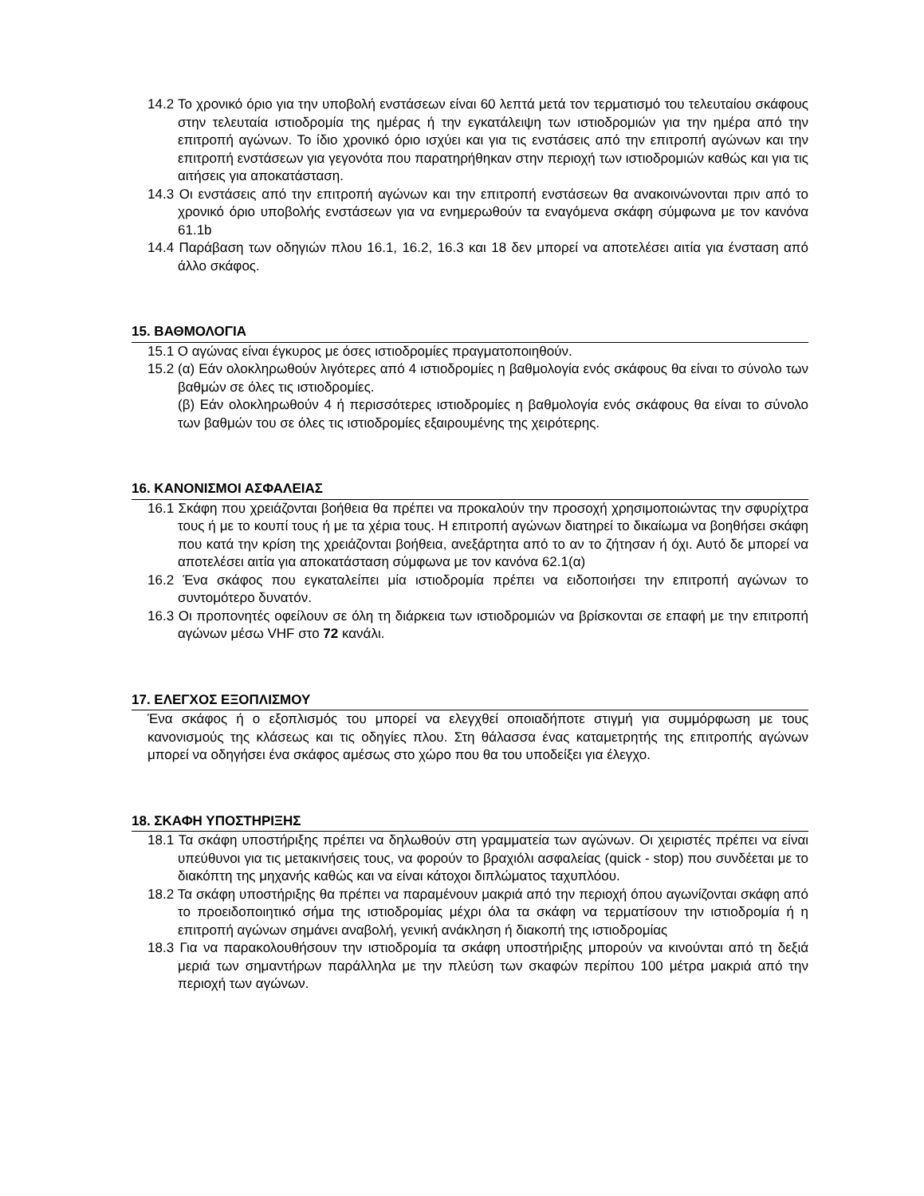14.2 Το χρονικό όριο για την υποβολή ενστάσεων είναι 60 λεπτά μετά τον τερματισμό του τελευταίου σκάφους στην τελευταία ιστιοδρομία της ημέρας ή την εγκατάλειψη των ιστιοδρομιών για την ημέρα από την επιτροπή αγώνων. Το ίδιο χρονικό όριο ισχύει και για τις ενστάσεις από την επιτροπή αγώνων και την επιτροπή ενστάσεων για γεγονότα που παρατηρήθηκαν στην περιοχή των ιστιοδρομιών καθώς και για τις αιτήσεις για αποκατάσταση.
14.3 Οι ενστάσεις από την επιτροπή αγώνων και την επιτροπή ενστάσεων θα ανακοινώνονται πριν από το χρονικό όριο υποβολής ενστάσεων για να ενημερωθούν τα εναγόμενα σκάφη σύμφωνα με τον κανόνα 61.1b
14.4 Παράβαση των οδηγιών πλου 16.1, 16.2, 16.3 και 18 δεν μπορεί να αποτελέσει αιτία για ένσταση από άλλο σκάφος.
15. ΒΑΘΜΟΛΟΓΙΑ
15.1 Ο αγώνας είναι έγκυρος με όσες ιστιοδρομίες πραγματοποιηθούν.
15.2 (α) Εάν ολοκληρωθούν λιγότερες από 4 ιστιοδρομίες η βαθμολογία ενός σκάφους θα είναι το σύνολο των βαθμών σε όλες τις ιστιοδρομίες.
(β) Εάν ολοκληρωθούν 4 ή περισσότερες ιστιοδρομίες η βαθμολογία ενός σκάφους θα είναι το σύνολο των βαθμών του σε όλες τις ιστιοδρομίες εξαιρουμένης της χειρότερης.
16. ΚΑΝΟΝΙΣΜΟΙ ΑΣΦΑΛΕΙΑΣ
16.1 Σκάφη που χρειάζονται βοήθεια θα πρέπει να προκαλούν την προσοχή χρησιμοποιώντας την σφυρίχτρα τους ή με το κουπί τους ή με τα χέρια τους. Η επιτροπή αγώνων διατηρεί το δικαίωμα να βοηθήσει σκάφη που κατά την κρίση της χρειάζονται βοήθεια, ανεξάρτητα από το αν το ζήτησαν ή όχι. Αυτό δε μπορεί να αποτελέσει αιτία για αποκατάσταση σύμφωνα με τον κανόνα 62.1(α)
16.2 Ένα σκάφος που εγκαταλείπει μία ιστιοδρομία πρέπει να ειδοποιήσει την επιτροπή αγώνων το συντομότερο δυνατόν.
16.3 Οι προπονητές οφείλουν σε όλη τη διάρκεια των ιστιοδρομιών να βρίσκονται σε επαφή με την επιτροπή αγώνων μέσω VHF στο 72 κανάλι.
17. ΕΛΕΓΧΟΣ ΕΞΟΠΛΙΣΜΟΥ
Ένα σκάφος ή ο εξοπλισμός του μπορεί να ελεγχθεί οποιαδήποτε στιγμή για συμμόρφωση με τους κανονισμούς της κλάσεως και τις οδηγίες πλου. Στη θάλασσα ένας καταμετρητής της επιτροπής αγώνων μπορεί να οδηγήσει ένα σκάφος αμέσως στο χώρο που θα του υποδείξει για έλεγχο.
18. ΣΚΑΦΗ ΥΠΟΣΤΗΡΙΞΗΣ
18.1 Τα σκάφη υποστήριξης πρέπει να δηλωθούν στη γραμματεία των αγώνων. Οι χειριστές πρέπει να είναι υπεύθυνοι για τις μετακινήσεις τους, να φορούν το βραχιόλι ασφαλείας (quick - stop) που συνδέεται με το διακόπτη της μηχανής καθώς και να είναι κάτοχοι διπλώματος ταχυπλόου.
18.2 Τα σκάφη υποστήριξης θα πρέπει να παραμένουν μακριά από την περιοχή όπου αγωνίζονται σκάφη από το προειδοποιητικό σήμα της ιστιοδρομίας μέχρι όλα τα σκάφη να τερματίσουν την ιστιοδρομία ή η επιτροπή αγώνων σημάνει αναβολή, γενική ανάκληση ή διακοπή της ιστιοδρομίας
18.3 Για να παρακολουθήσουν την ιστιοδρομία τα σκάφη υποστήριξης μπορούν να κινούνται από τη δεξιά μεριά των σημαντήρων παράλληλα με την πλεύση των σκαφών περίπου 100 μέτρα μακριά από την περιοχή των αγώνων.